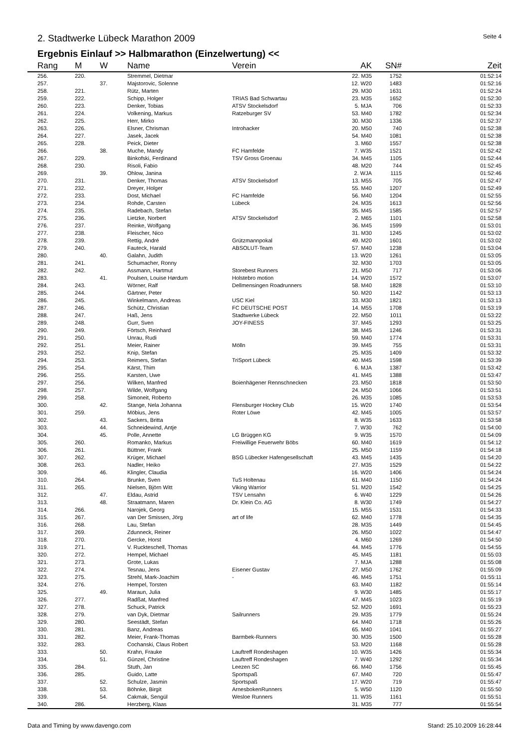2. Stadtwerke Lübeck Marathon 2009
Seite 4
Ergebnis Einlauf >> Halbmarathon (Einzelwertung) <<
| | Rang | M | W | Name | Verein | AK | SN# | Zeit |
| --- | --- | --- | --- | --- | --- | --- | --- | --- |
| | 256. | 220. | | Stremmel, Dietmar | | 22. M35 | 1752 | 01:52:14 |
| | 257. | | 37. | Majstorovic, Solenne | | 12. W20 | 1483 | 01:52:16 |
| | 258. | 221. | | Rütz, Marten | | 29. M30 | 1631 | 01:52:24 |
| | 259. | 222. | | Schipp, Holger | TRIAS Bad Schwartau | 23. M35 | 1652 | 01:52:30 |
| | 260. | 223. | | Denker, Tobias | ATSV Stockelsdorf | 5. MJA | 706 | 01:52:33 |
| | 261. | 224. | | Volkening, Markus | Ratzeburger SV | 53. M40 | 1782 | 01:52:34 |
| | 262. | 225. | | Herr, Mirko | | 30. M30 | 1336 | 01:52:37 |
| | 263. | 226. | | Elsner, Chrisman | Introhacker | 20. M50 | 740 | 01:52:38 |
| | 264. | 227. | | Jasek, Jacek | | 54. M40 | 1081 | 01:52:38 |
| | 265. | 228. | | Peick, Dieter | | 3. M60 | 1557 | 01:52:38 |
| | 266. | | 38. | Muche, Mandy | FC Hamfelde | 7. W35 | 1521 | 01:52:42 |
| | 267. | 229. | | Binkofski, Ferdinand | TSV Gross Groenau | 34. M45 | 1105 | 01:52:44 |
| | 268. | 230. | | Risoli, Fabio | | 48. M20 | 744 | 01:52:45 |
| | 269. | | 39. | Ohlow, Janina | | 2. WJA | 1115 | 01:52:46 |
| | 270. | 231. | | Denker, Thomas | ATSV Stockelsdorf | 13. M55 | 705 | 01:52:47 |
| | 271. | 232. | | Dreyer, Holger | | 55. M40 | 1207 | 01:52:49 |
| | 272. | 233. | | Dost, Michael | FC Hamfelde | 56. M40 | 1204 | 01:52:55 |
| | 273. | 234. | | Rohde, Carsten | Lübeck | 24. M35 | 1613 | 01:52:56 |
| | 274. | 235. | | Radebach, Stefan | | 35. M45 | 1585 | 01:52:57 |
| | 275. | 236. | | Lietzke, Norbert | ATSV Stockelsdorf | 2. M65 | 1101 | 01:52:58 |
| | 276. | 237. | | Reinke, Wolfgang | | 36. M45 | 1599 | 01:53:01 |
| | 277. | 238. | | Fleischer, Nico | | 31. M30 | 1245 | 01:53:02 |
| | 278. | 239. | | Rettig, André | Grützmannpokal | 49. M20 | 1601 | 01:53:02 |
| | 279. | 240. | | Fauteck, Harald | ABSOLUT-Team | 57. M40 | 1238 | 01:53:04 |
| | 280. | | 40. | Galahn, Judith | | 13. W20 | 1261 | 01:53:05 |
| | 281. | 241. | | Schumacher, Ronny | | 32. M30 | 1703 | 01:53:05 |
| | 282. | 242. | | Assmann, Hartmut | Storebest Runners | 21. M50 | 717 | 01:53:06 |
| | 283. | | 41. | Poulsen, Louise Hørdum | Holstebro motion | 14. W20 | 1572 | 01:53:07 |
| | 284. | 243. | | Wörner, Ralf | Dellmensingen Roadrunners | 58. M40 | 1828 | 01:53:10 |
| | 285. | 244. | | Gärtner, Peter | | 50. M20 | 1142 | 01:53:13 |
| | 286. | 245. | | Winkelmann, Andreas | USC Kiel | 33. M30 | 1821 | 01:53:13 |
| | 287. | 246. | | Schütz, Christian | FC DEUTSCHE POST | 14. M55 | 1708 | 01:53:19 |
| | 288. | 247. | | Haß, Jens | Stadtwerke Lübeck | 22. M50 | 1011 | 01:53:22 |
| | 289. | 248. | | Gurr, Sven | JOY-FINESS | 37. M45 | 1293 | 01:53:25 |
| | 290. | 249. | | Förtsch, Reinhard | | 38. M45 | 1246 | 01:53:31 |
| | 291. | 250. | | Unrau, Rudi | | 59. M40 | 1774 | 01:53:31 |
| | 292. | 251. | | Meier, Rainer | Mölln | 39. M45 | 755 | 01:53:31 |
| | 293. | 252. | | Knip, Stefan | | 25. M35 | 1409 | 01:53:32 |
| | 294. | 253. | | Reimers, Stefan | TriSport Lübeck | 40. M45 | 1598 | 01:53:39 |
| | 295. | 254. | | Kärst, Thim | | 6. MJA | 1387 | 01:53:42 |
| | 296. | 255. | | Karsten, Uwe | | 41. M45 | 1388 | 01:53:47 |
| | 297. | 256. | | Wilken, Manfred | Boienhägener Rennschnecken | 23. M50 | 1818 | 01:53:50 |
| | 298. | 257. | | Wilde, Wolfgang | | 24. M50 | 1066 | 01:53:51 |
| | 299. | 258. | | Simoneit, Roberto | | 26. M35 | 1085 | 01:53:53 |
| | 300. | | 42. | Stange, Nela Johanna | Flensburger Hockey Club | 15. W20 | 1740 | 01:53:54 |
| | 301. | 259. | | Möbius, Jens | Roter Löwe | 42. M45 | 1005 | 01:53:57 |
| | 302. | | 43. | Sackers, Britta | | 8. W35 | 1633 | 01:53:58 |
| | 303. | | 44. | Schneidewind, Antje | | 7. W30 | 762 | 01:54:00 |
| | 304. | | 45. | Polle, Annette | LG Brüggen KG | 9. W35 | 1570 | 01:54:09 |
| | 305. | 260. | | Romanko, Markus | Freiwillige Feuerwehr Böbs | 60. M40 | 1619 | 01:54:12 |
| | 306. | 261. | | Büttner, Frank | | 25. M50 | 1159 | 01:54:18 |
| | 307. | 262. | | Krüger, Michael | BSG Lübecker Hafengesellschaft | 43. M45 | 1435 | 01:54:20 |
| | 308. | 263. | | Nadler, Heiko | | 27. M35 | 1529 | 01:54:22 |
| | 309. | | 46. | Klingler, Claudia | | 16. W20 | 1406 | 01:54:24 |
| | 310. | 264. | | Brunke, Sven | TuS Holtenau | 61. M40 | 1150 | 01:54:24 |
| | 311. | 265. | | Nielsen, Björn Witt | Viking Warrior | 51. M20 | 1542 | 01:54:25 |
| | 312. | | 47. | Eldau, Astrid | TSV Lensahn | 6. W40 | 1229 | 01:54:26 |
| | 313. | | 48. | Straatmann, Maren | Dr. Klein Co. AG | 8. W30 | 1749 | 01:54:27 |
| | 314. | 266. | | Narojek, Georg | | 15. M55 | 1531 | 01:54:33 |
| | 315. | 267. | | van Der Smissen, Jörg | art of life | 62. M40 | 1778 | 01:54:35 |
| | 316. | 268. | | Lau, Stefan | | 28. M35 | 1449 | 01:54:45 |
| | 317. | 269. | | Zdunneck, Reiner | | 26. M50 | 1022 | 01:54:47 |
| | 318. | 270. | | Gercke, Horst | | 4. M60 | 1269 | 01:54:50 |
| | 319. | 271. | | V. Ruckteschell, Thomas | | 44. M45 | 1776 | 01:54:55 |
| | 320. | 272. | | Hempel, Michael | | 45. M45 | 1181 | 01:55:03 |
| | 321. | 273. | | Grote, Lukas | | 7. MJA | 1288 | 01:55:08 |
| | 322. | 274. | | Tesnau, Jens | Eisener Gustav | 27. M50 | 1762 | 01:55:09 |
| | 323. | 275. | | Strehl, Mark-Joachim | - | 46. M45 | 1751 | 01:55:11 |
| | 324. | 276. | | Hempel, Torsten | | 63. M40 | 1182 | 01:55:14 |
| | 325. | | 49. | Maraun, Julia | | 9. W30 | 1485 | 01:55:17 |
| | 326. | 277. | | Radßat, Manfred | | 47. M45 | 1023 | 01:55:19 |
| | 327. | 278. | | Schuck, Patrick | | 52. M20 | 1691 | 01:55:23 |
| | 328. | 279. | | van Dyk, Dietmar | Sailrunners | 29. M35 | 1779 | 01:55:24 |
| | 329. | 280. | | Seestädt, Stefan | | 64. M40 | 1718 | 01:55:26 |
| | 330. | 281. | | Banz, Andreas | | 65. M40 | 1041 | 01:55:27 |
| | 331. | 282. | | Meier, Frank-Thomas | Barmbek-Runners | 30. M35 | 1500 | 01:55:28 |
| | 332. | 283. | | Cochanski, Claus Robert | | 53. M20 | 1168 | 01:55:28 |
| | 333. | | 50. | Krahn, Frauke | Lauftreff Rondeshagen | 10. W35 | 1426 | 01:55:34 |
| | 334. | | 51. | Günzel, Christine | Lauftreff Rondeshagen | 7. W40 | 1292 | 01:55:34 |
| | 335. | 284. | | Stuth, Jan | Leezen SC | 66. M40 | 1756 | 01:55:45 |
| | 336. | 285. | | Guido, Latte | Sportspaß | 67. M40 | 720 | 01:55:47 |
| | 337. | | 52. | Schulze, Jasmin | Sportspaß | 17. W20 | 719 | 01:55:47 |
| | 338. | | 53. | Böhnke, Birgit | ArnesbokenRunners | 5. W50 | 1120 | 01:55:50 |
| | 339. | | 54. | Cakmak, Sengül | Wesloe Runners | 11. W35 | 1161 | 01:55:51 |
| | 340. | 286. | | Herzberg, Klaas | | 31. M35 | 777 | 01:55:54 |
Data and Timing by www.davengo.com
Stand: 25.10.2009 16:28:44